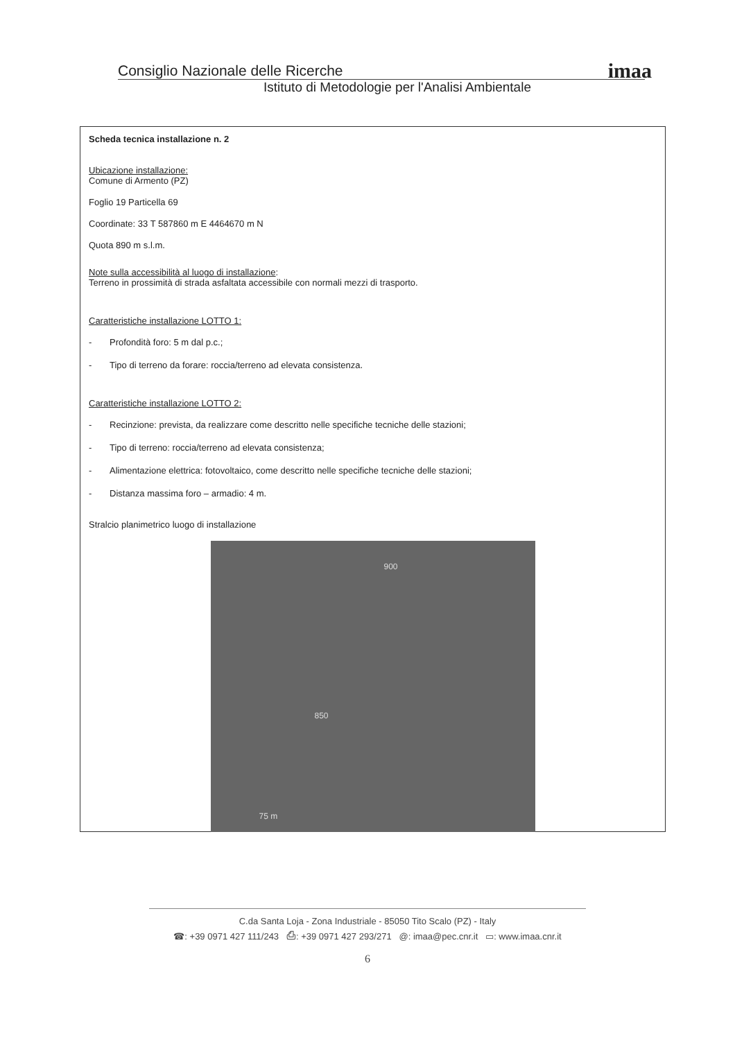Consiglio Nazionale delle Ricerche
Istituto di Metodologie per l'Analisi Ambientale
imaa
Scheda tecnica installazione n. 2
Ubicazione installazione:
Comune di Armento (PZ)
Foglio 19 Particella 69
Coordinate: 33 T 587860 m E 4464670 m N
Quota 890 m s.l.m.
Note sulla accessibilità al luogo di installazione:
Terreno in prossimità di strada asfaltata accessibile con normali mezzi di trasporto.
Caratteristiche installazione LOTTO 1:
- Profondità foro: 5 m dal p.c.;
- Tipo di terreno da forare: roccia/terreno ad elevata consistenza.
Caratteristiche installazione LOTTO 2:
- Recinzione: prevista, da realizzare come descritto nelle specifiche tecniche delle stazioni;
- Tipo di terreno: roccia/terreno ad elevata consistenza;
- Alimentazione elettrica: fotovoltaico, come descritto nelle specifiche tecniche delle stazioni;
- Distanza massima foro – armadio: 4 m.
Stralcio planimetrico luogo di installazione
900
850
75 m
C.da Santa Loja - Zona Industriale - 85050 Tito Scalo (PZ) - Italy
☎: +39 0971 427 111/243 ⎙: +39 0971 427 293/271 @: imaa@pec.cnr.it ▭: www.imaa.cnr.it
6